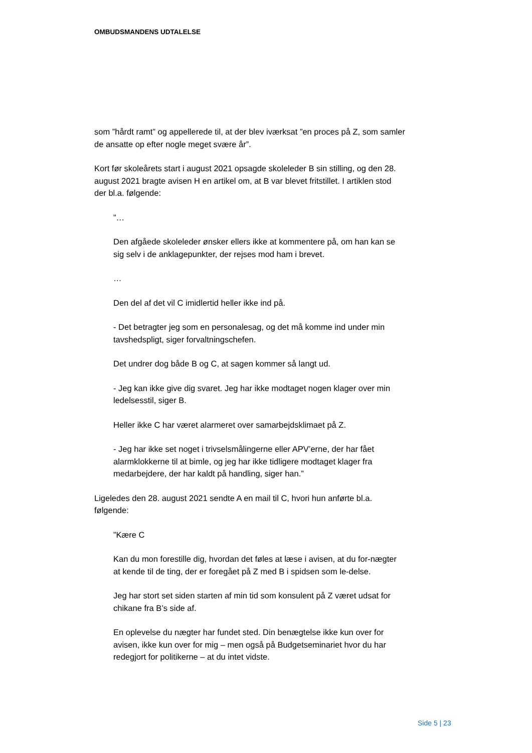OMBUDSMANDENS UDTALELSE
som ”hårdt ramt” og appellerede til, at der blev iværksat ”en proces på Z, som samler de ansatte op efter nogle meget svære år”.
Kort før skoleårets start i august 2021 opsagde skoleleder B sin stilling, og den 28. august 2021 bragte avisen H en artikel om, at B var blevet fritstillet. I artiklen stod der bl.a. følgende:
”…
Den afgåede skoleleder ønsker ellers ikke at kommentere på, om han kan se sig selv i de anklagepunkter, der rejses mod ham i brevet.
…
Den del af det vil C imidlertid heller ikke ind på.
- Det betragter jeg som en personalesag, og det må komme ind under min tavshedspligt, siger forvaltningschefen.
Det undrer dog både B og C, at sagen kommer så langt ud.
- Jeg kan ikke give dig svaret. Jeg har ikke modtaget nogen klager over min ledelsesstil, siger B.
Heller ikke C har været alarmeret over samarbejdsklimaet på Z.
- Jeg har ikke set noget i trivselsmålingerne eller APV’erne, der har fået alarmklokkerne til at bimle, og jeg har ikke tidligere modtaget klager fra medarbejdere, der har kaldt på handling, siger han.”
Ligeledes den 28. august 2021 sendte A en mail til C, hvori hun anførte bl.a. følgende:
”Kære C
Kan du mon forestille dig, hvordan det føles at læse i avisen, at du for-nægter at kende til de ting, der er foregået på Z med B i spidsen som le-delse.
Jeg har stort set siden starten af min tid som konsulent på Z været udsat for chikane fra B’s side af.
En oplevelse du nægter har fundet sted. Din benægtelse ikke kun over for avisen, ikke kun over for mig – men også på Budgetseminariet hvor du har redegjort for politikerne – at du intet vidste.
Side 5 | 23